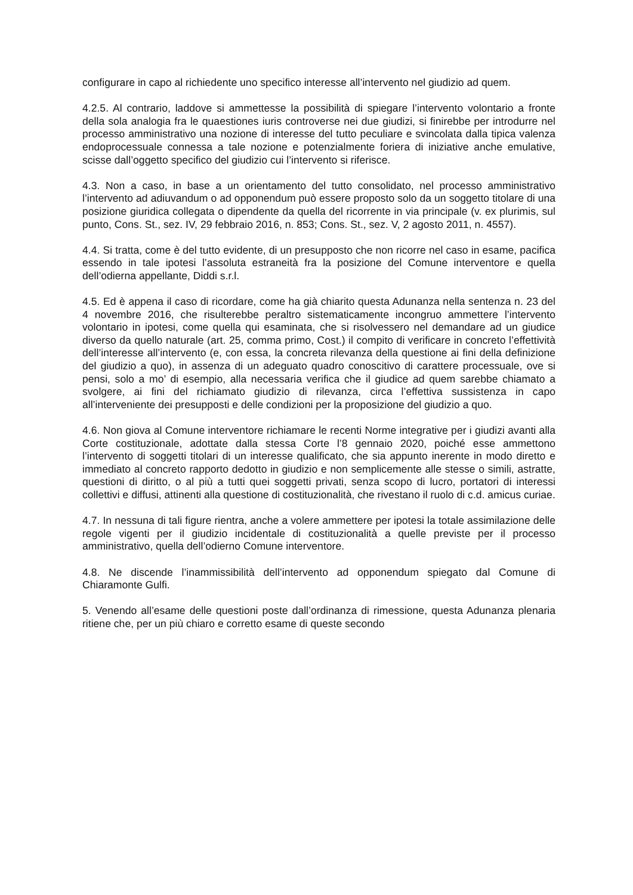configurare in capo al richiedente uno specifico interesse all’intervento nel giudizio ad quem.
4.2.5. Al contrario, laddove si ammettesse la possibilità di spiegare l’intervento volontario a fronte della sola analogia fra le quaestiones iuris controverse nei due giudizi, si finirebbe per introdurre nel processo amministrativo una nozione di interesse del tutto peculiare e svincolata dalla tipica valenza endoprocessuale connessa a tale nozione e potenzialmente foriera di iniziative anche emulative, scisse dall’oggetto specifico del giudizio cui l’intervento si riferisce.
4.3. Non a caso, in base a un orientamento del tutto consolidato, nel processo amministrativo l’intervento ad adiuvandum o ad opponendum può essere proposto solo da un soggetto titolare di una posizione giuridica collegata o dipendente da quella del ricorrente in via principale (v. ex plurimis, sul punto, Cons. St., sez. IV, 29 febbraio 2016, n. 853; Cons. St., sez. V, 2 agosto 2011, n. 4557).
4.4. Si tratta, come è del tutto evidente, di un presupposto che non ricorre nel caso in esame, pacifica essendo in tale ipotesi l’assoluta estraneità fra la posizione del Comune interventore e quella dell’odierna appellante, Diddi s.r.l.
4.5. Ed è appena il caso di ricordare, come ha già chiarito questa Adunanza nella sentenza n. 23 del 4 novembre 2016, che risulterebbe peraltro sistematicamente incongruo ammettere l’intervento volontario in ipotesi, come quella qui esaminata, che si risolvessero nel demandare ad un giudice diverso da quello naturale (art. 25, comma primo, Cost.) il compito di verificare in concreto l’effettività dell’interesse all’intervento (e, con essa, la concreta rilevanza della questione ai fini della definizione del giudizio a quo), in assenza di un adeguato quadro conoscitivo di carattere processuale, ove si pensi, solo a mo’ di esempio, alla necessaria verifica che il giudice ad quem sarebbe chiamato a svolgere, ai fini del richiamato giudizio di rilevanza, circa l’effettiva sussistenza in capo all’interveniente dei presupposti e delle condizioni per la proposizione del giudizio a quo.
4.6. Non giova al Comune interventore richiamare le recenti Norme integrative per i giudizi avanti alla Corte costituzionale, adottate dalla stessa Corte l’8 gennaio 2020, poiché esse ammettono l’intervento di soggetti titolari di un interesse qualificato, che sia appunto inerente in modo diretto e immediato al concreto rapporto dedotto in giudizio e non semplicemente alle stesse o simili, astratte, questioni di diritto, o al più a tutti quei soggetti privati, senza scopo di lucro, portatori di interessi collettivi e diffusi, attinenti alla questione di costituzionalità, che rivestano il ruolo di c.d. amicus curiae.
4.7. In nessuna di tali figure rientra, anche a volere ammettere per ipotesi la totale assimilazione delle regole vigenti per il giudizio incidentale di costituzionalità a quelle previste per il processo amministrativo, quella dell’odierno Comune interventore.
4.8. Ne discende l’inammissibilità dell’intervento ad opponendum spiegato dal Comune di Chiaramonte Gulfi.
5. Venendo all’esame delle questioni poste dall’ordinanza di rimessione, questa Adunanza plenaria ritiene che, per un più chiaro e corretto esame di queste secondo